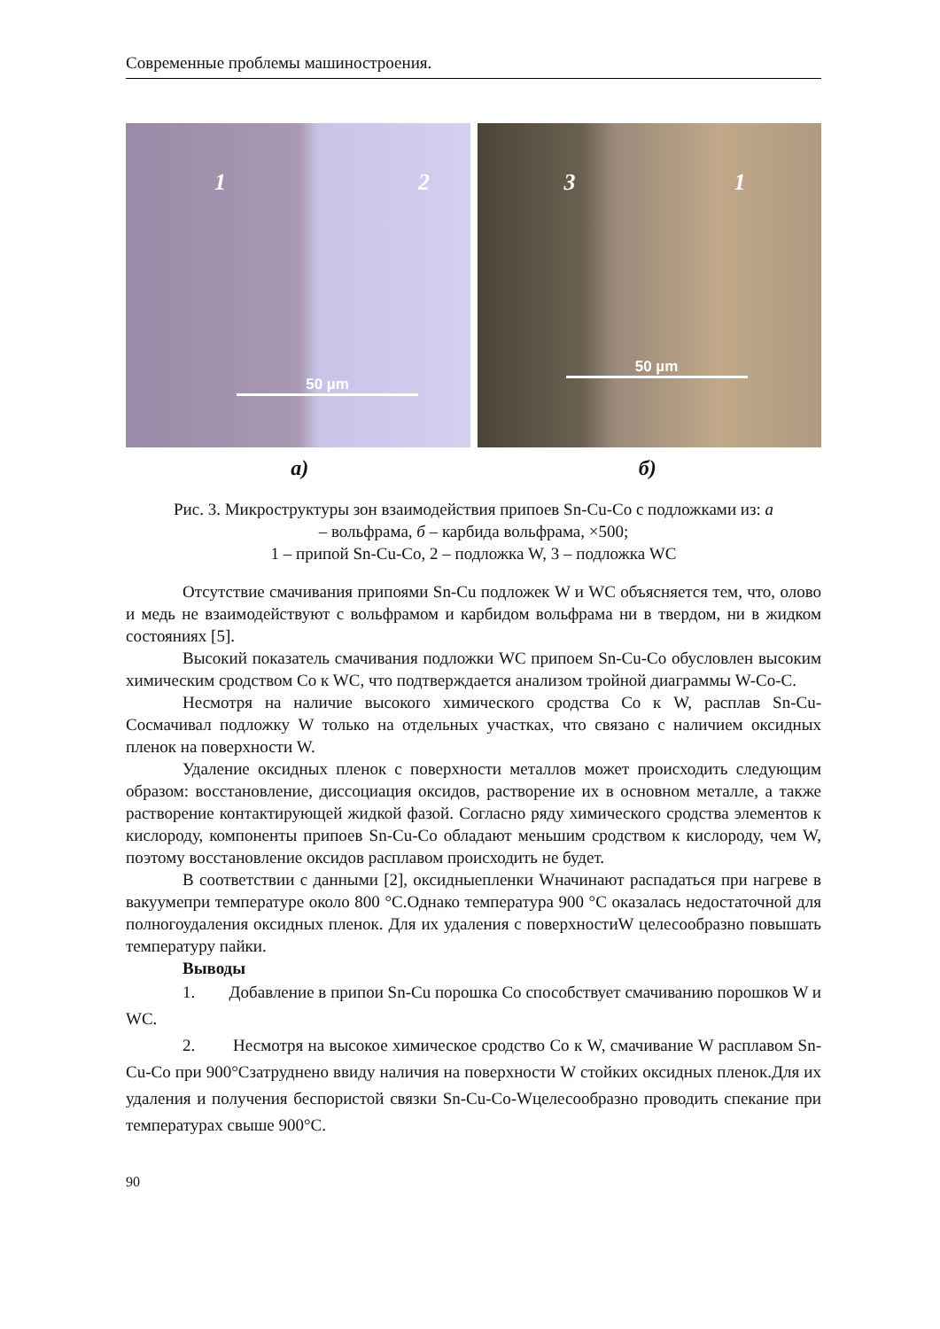Современные проблемы машиностроения.
1 2
50 µm
3 1
50 µm
а) б)
Рис. 3. Микроструктуры зон взаимодействия припоев Sn-Cu-Co с подложками из: а
– вольфрама, б – карбида вольфрама, ×500;
1 – припой Sn-Cu-Co, 2 – подложка W, 3 – подложка WC
Отсутствие смачивания припоями Sn-Cu подложек W и WC объясняется тем, что, олово и медь не взаимодействуют с вольфрамом и карбидом вольфрама ни в твердом, ни в жидком состояниях [5].
Высокий показатель смачивания подложки WC припоем Sn-Cu-Co обусловлен высоким химическим сродством Co к WC, что подтверждается анализом тройной диаграммы W-Co-C.
Несмотря на наличие высокого химического сродства Co к W, расплав Sn-Cu-Coсмачивал подложку W только на отдельных участках, что связано с наличием оксидных пленок на поверхности W.
Удаление оксидных пленок с поверхности металлов может происходить следующим образом: восстановление, диссоциация оксидов, растворение их в основном металле, а также растворение контактирующей жидкой фазой. Согласно ряду химического сродства элементов к кислороду, компоненты припоев Sn-Cu-Co обладают меньшим сродством к кислороду, чем W, поэтому восстановление оксидов расплавом происходить не будет.
В соответствии с данными [2], оксидныепленки Wначинают распадаться при нагреве в вакуумепри температуре около 800 °С.Однако температура 900 °С оказалась недостаточной для полногоудаления оксидных пленок. Для их удаления с поверхностиW целесообразно повышать температуру пайки.
Выводы
1. Добавление в припои Sn-Cu порошка Co способствует смачиванию порошков W и WC.
2. Несмотря на высокое химическое сродство Co к W, смачивание W расплавом Sn-Cu-Co при 900°Cзатруднено ввиду наличия на поверхности W стойких оксидных пленок.Для их удаления и получения беспористой связки Sn-Cu-Co-Wцелесообразно проводить спекание при температурах свыше 900°С.
90